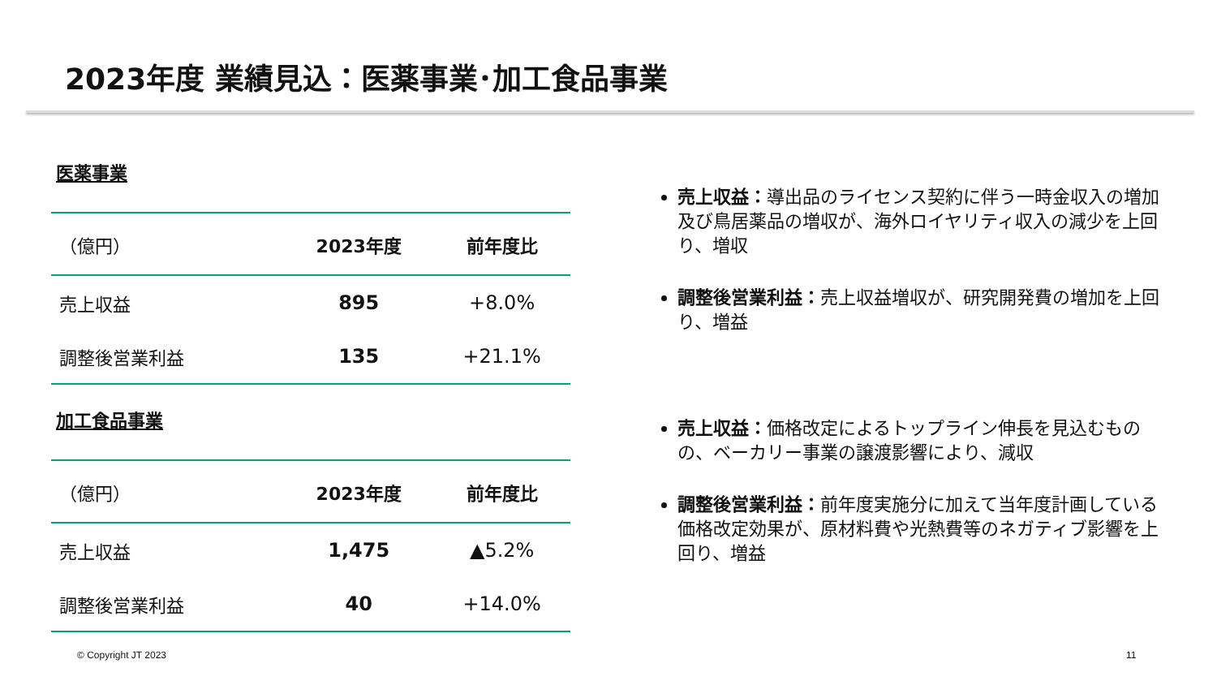2023年度 業績見込：医薬事業･加工食品事業
医薬事業
| （億円） | 2023年度 | 前年度比 |
| --- | --- | --- |
| 売上収益 | 895 | +8.0% |
| 調整後営業利益 | 135 | +21.1% |
加工食品事業
| （億円） | 2023年度 | 前年度比 |
| --- | --- | --- |
| 売上収益 | 1,475 | ▲5.2% |
| 調整後営業利益 | 40 | +14.0% |
売上収益：導出品のライセンス契約に伴う一時金収入の増加及び鳥居薬品の増収が、海外ロイヤリティ収入の減少を上回り、増収
調整後営業利益：売上収益増収が、研究開発費の増加を上回り、増益
売上収益：価格改定によるトップライン伸長を見込むものの、ベーカリー事業の譲渡影響により、減収
調整後営業利益：前年度実施分に加えて当年度計画している価格改定効果が、原材料費や光熱費等のネガティブ影響を上回り、増益
© Copyright JT 2023 11